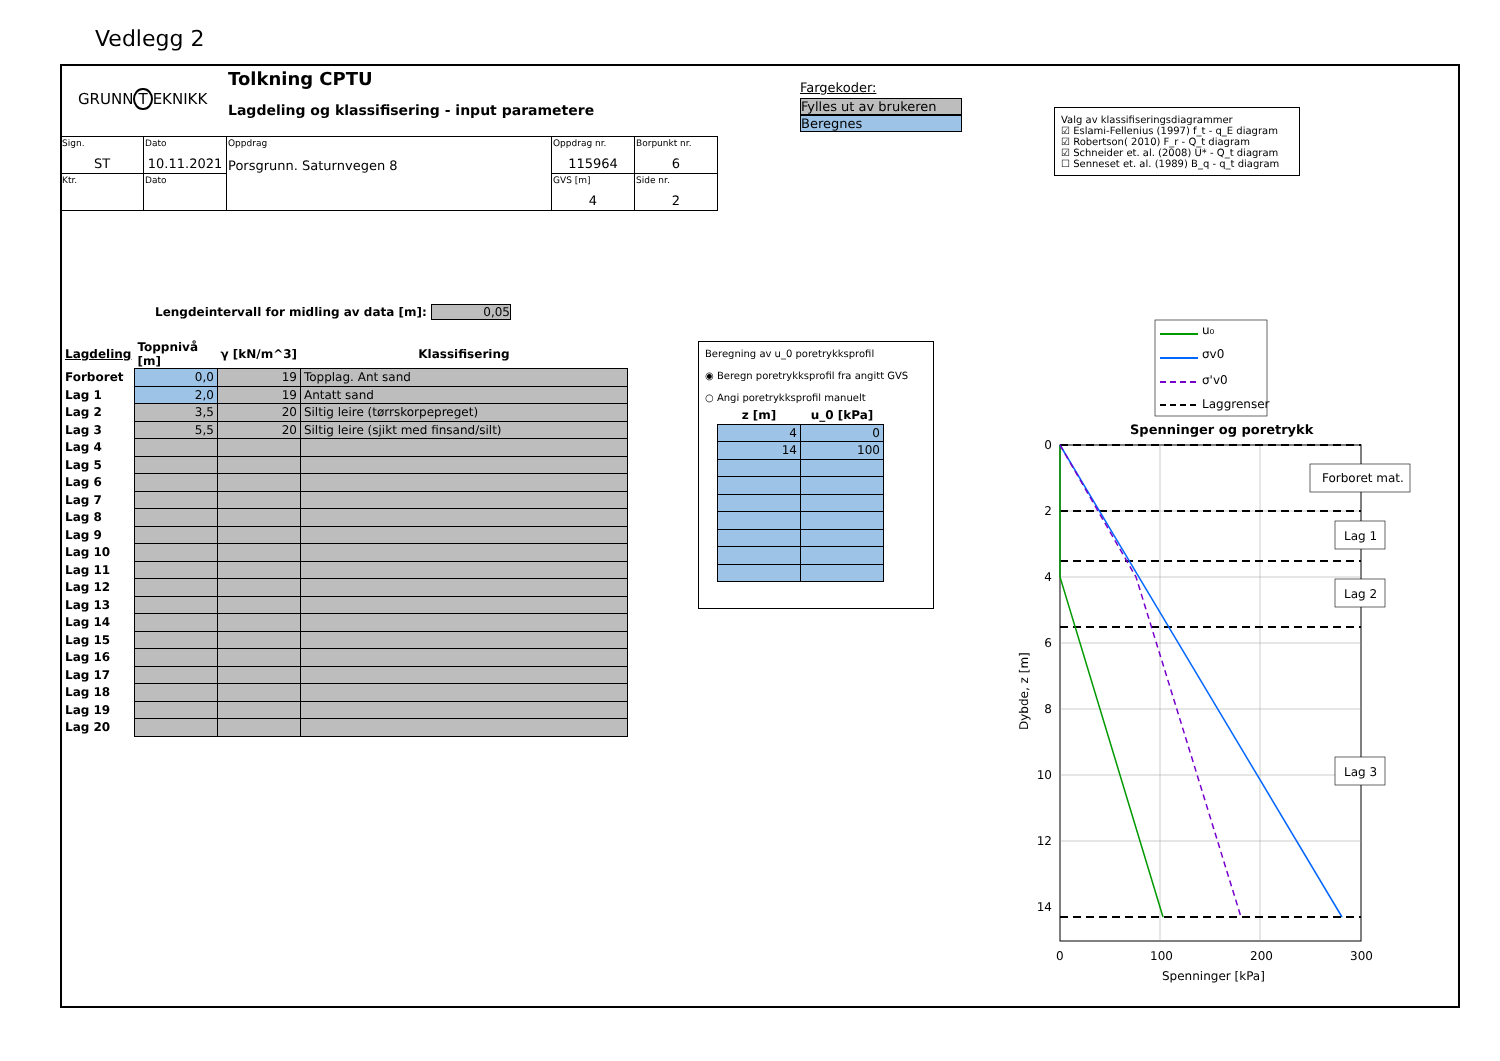Vedlegg 2
GRUNN T EKNIKK
Tolkning CPTU
Lagdeling og klassifisering - input parametere
| Sign. ST | Dato 10.11.2021 | Oppdrag Porsgrunn. Saturnvegen 8 | Oppdrag nr. 115964 | Borpunkt nr. 6 |
| Ktr. | Dato | | GVS [m] 4 | Side nr. 2 |
Fargekoder:
Fylles ut av brukeren
Beregnes
Valg av klassifiseringsdiagrammer
☑ Eslami-Fellenius (1997) f_t - q_E diagram
☑ Robertson( 2010) F_r - Q_t diagram
☑ Schneider et. al. (2008) U* - Q_t diagram
☐ Senneset et. al. (1989) B_q - q_t diagram
Lengdeintervall for midling av data [m]: 0,05
| Lagdeling | Toppnivå [m] | γ [kN/m^3] | Klassifisering |
| Forboret | 0,0 | 19 | Topplag. Ant sand |
| Lag 1 | 2,0 | 19 | Antatt sand |
| Lag 2 | 3,5 | 20 | Siltig leire (tørrskorpepreget) |
| Lag 3 | 5,5 | 20 | Siltig leire (sjikt med finsand/silt) |
| Lag 4 | | | |
| Lag 5 | | | |
| Lag 6 | | | |
| Lag 7 | | | |
| Lag 8 | | | |
| Lag 9 | | | |
| Lag 10 | | | |
| Lag 11 | | | |
| Lag 12 | | | |
| Lag 13 | | | |
| Lag 14 | | | |
| Lag 15 | | | |
| Lag 16 | | | |
| Lag 17 | | | |
| Lag 18 | | | |
| Lag 19 | | | |
| Lag 20 | | | |
Beregning av u_0 poretrykksprofil
◉ Beregn poretrykksprofil fra angitt GVS
○ Angi poretrykksprofil manuelt
| z [m] | u_0 [kPa] |
| 4 | 0 |
| 14 | 100 |
u₀
σv0
σ'v0
Laggrenser
Spenninger og poretrykk
0
2
4
6
8
10
12
14
0
100
200
300
Spenninger [kPa]
Dybde, z [m]
Forboret mat.
Lag 1
Lag 2
Lag 3